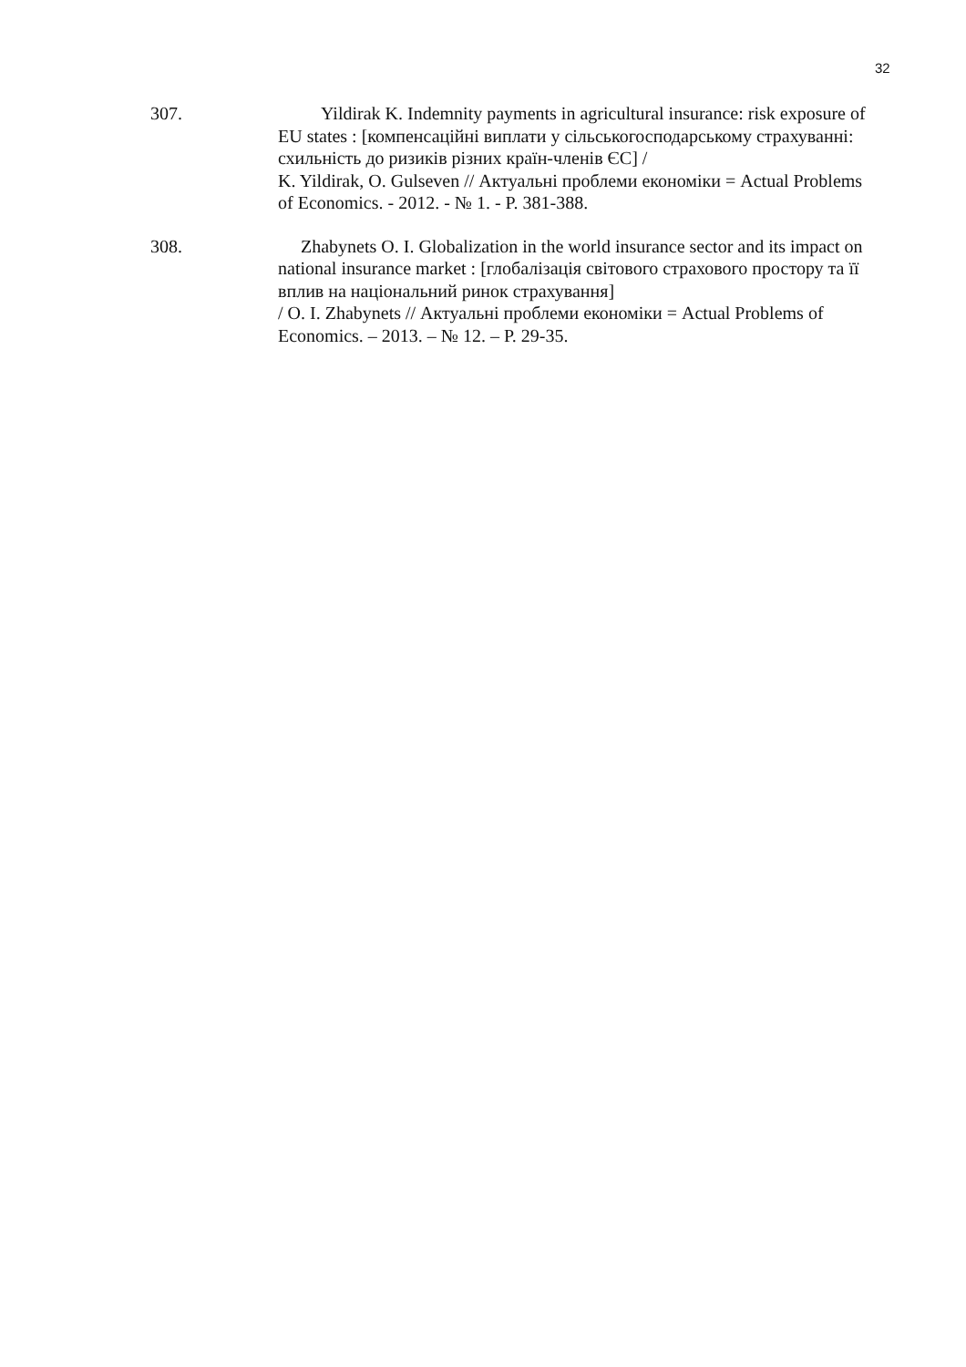32
307. Yildirak K. Indemnity payments in agricultural insurance: risk exposure of EU states : [компенсаційні виплати у сільськогосподарському страхуванні: схильність до ризиків різних країн-членів ЄС] /
K. Yildirak, O. Gulseven // Актуальні проблеми економіки = Actual Problems of Economics. - 2012. - № 1. - P. 381-388.
308. Zhabynets O. I. Globalization in the world insurance sector and its impact on national insurance market : [глобалізація світового страхового простору та її вплив на національний ринок страхування]
/ O. I. Zhabynets // Актуальні проблеми економіки = Actual Problems of Economics. – 2013. – № 12. – P. 29-35.